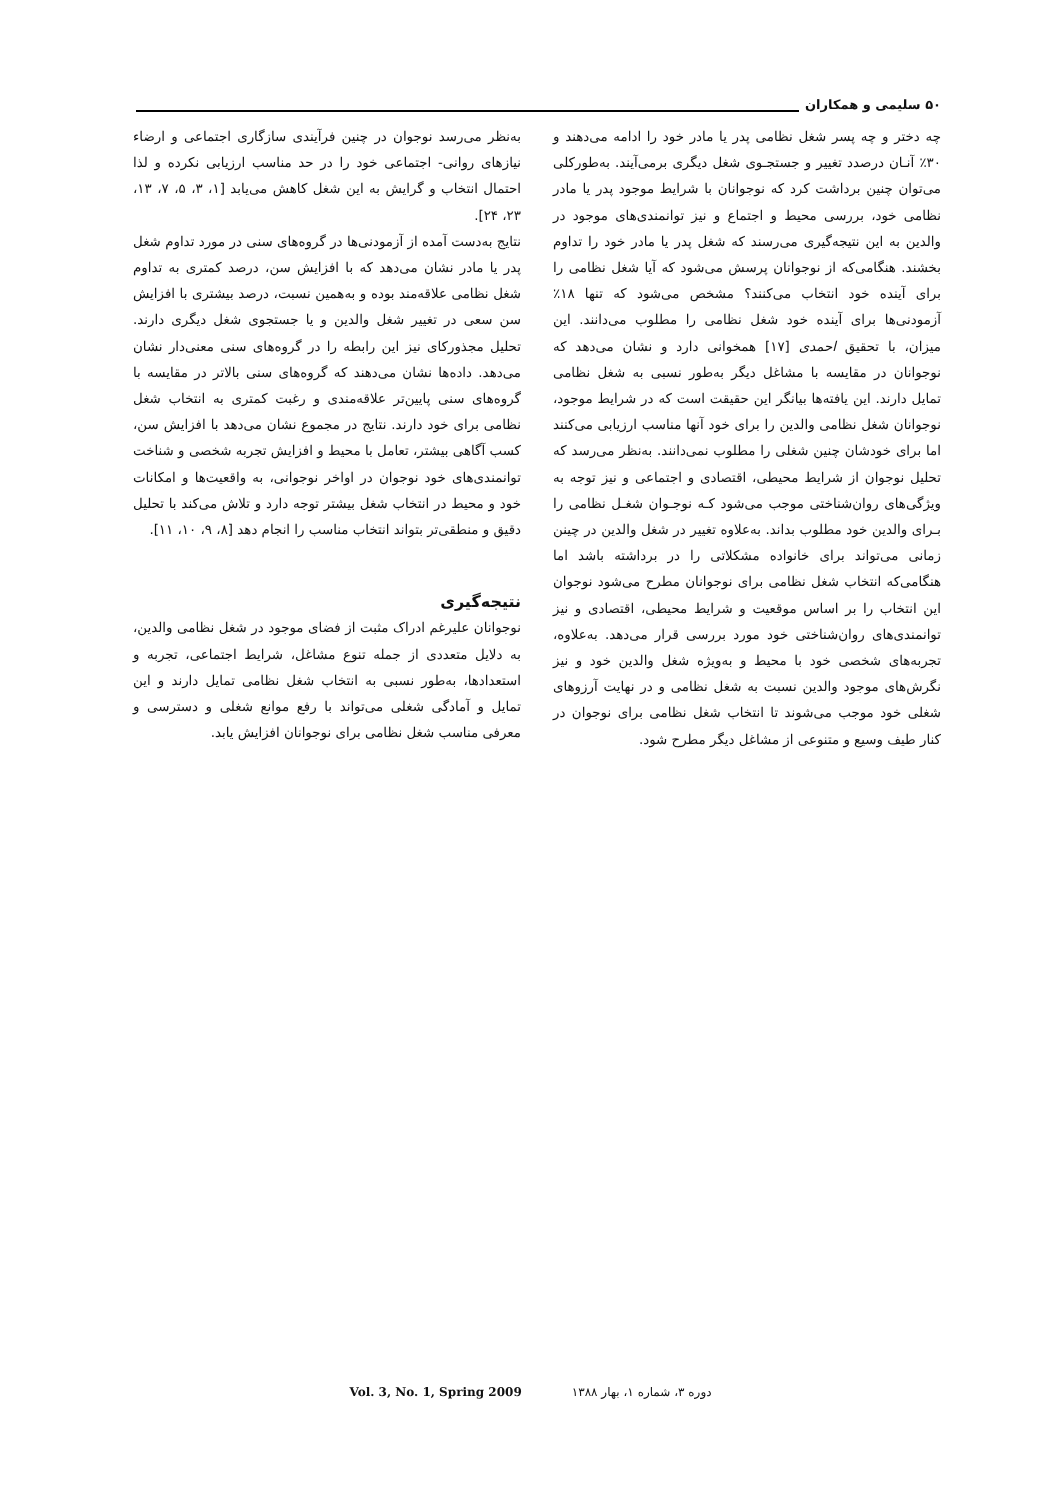۵۰ سلیمی و همکاران
چه دختر و چه پسر شغل نظامی پدر یا مادر خود را ادامه می‌دهند و ۳۰٪ آنـان درصدد تغییر و جستجـوی شغل دیگری برمی‌آیند. به‌طورکلی می‌توان چنین برداشت کرد که نوجوانان با شرایط موجود پدر یا مادر نظامی خود، بررسی محیط و اجتماع و نیز توانمندی‌های موجود در والدین به این نتیجه‌گیری می‌رسند که شغل پدر یا مادر خود را تداوم بخشند. هنگامی‌که از نوجوانان پرسش می‌شود که آیا شغل نظامی را برای آینده خود انتخاب می‌کنند؟ مشخص می‌شود که تنها ۱۸٪ آزمودنی‌ها برای آینده خود شغل نظامی را مطلوب می‌دانند. این میزان، با تحقیق احمدی [۱۷] همخوانی دارد و نشان می‌دهد که نوجوانان در مقایسه با مشاغل دیگر به‌طور نسبی به شغل نظامی تمایل دارند. این یافته‌ها بیانگر این حقیقت است که در شرایط موجود، نوجوانان شغل نظامی والدین را برای خود آنها مناسب ارزیابی می‌کنند اما برای خودشان چنین شغلی را مطلوب نمی‌دانند. به‌نظر می‌رسد که تحلیل نوجوان از شرایط محیطی، اقتصادی و اجتماعی و نیز توجه به ویژگی‌های روان‌شناختی موجب می‌شود کـه نوجـوان شغـل نظامی را بـرای والدین خود مطلوب بداند. به‌علاوه تغییر در شغل والدین در چینن زمانی می‌تواند برای خانواده مشکلاتی را در برداشته باشد اما هنگامی‌که انتخاب شغل نظامی برای نوجوانان مطرح می‌شود نوجوان این انتخاب را بر اساس موقعیت و شرایط محیطی، اقتصادی و نیز توانمندی‌های روان‌شناختی خود مورد بررسی قرار می‌دهد. به‌علاوه، تجربه‌های شخصی خود با محیط و به‌ویژه شغل والدین خود و نیز نگرش‌های موجود والدین نسبت به شغل نظامی و در نهایت آرزوهای شغلی خود موجب می‌شوند تا انتخاب شغل نظامی برای نوجوان در کنار طیف وسیع و متنوعی از مشاغل دیگر مطرح شود.
به‌نظر می‌رسد نوجوان در چنین فرآیندی سازگاری اجتماعی و ارضاء نیازهای روانی- اجتماعی خود را در حد مناسب ارزیابی نکرده و لذا احتمال انتخاب و گرایش به این شغل کاهش می‌یابد [۱، ۳، ۵، ۷، ۱۳، ۲۳، ۲۴].
نتایج به‌دست آمده از آزمودنی‌ها در گروه‌های سنی در مورد تداوم شغل پدر یا مادر نشان می‌دهد که با افزایش سن، درصد کمتری به تداوم شغل نظامی علاقه‌مند بوده و به‌همین نسبت، درصد بیشتری با افزایش سن سعی در تغییر شغل والدین و یا جستجوی شغل دیگری دارند. تحلیل مجذورکای نیز این رابطه را در گروه‌های سنی معنی‌دار نشان می‌دهد. داده‌ها نشان می‌دهند که گروه‌های سنی بالاتر در مقایسه با گروه‌های سنی پایین‌تر علاقه‌مندی و رغبت کمتری به انتخاب شغل نظامی برای خود دارند. نتایج در مجموع نشان می‌دهد با افزایش سن، کسب آگاهی بیشتر، تعامل با محیط و افزایش تجربه شخصی و شناخت توانمندی‌های خود نوجوان در اواخر نوجوانی، به واقعیت‌ها و امکانات خود و محیط در انتخاب شغل بیشتر توجه دارد و تلاش می‌کند با تحلیل دقیق و منطقی‌تر بتواند انتخاب مناسب را انجام دهد [۸، ۹، ۱۰، ۱۱].
نتیجه‌گیری
نوجوانان علیرغم ادراک مثبت از فضای موجود در شغل نظامی والدین، به دلایل متعددی از جمله تنوع مشاغل، شرایط اجتماعی، تجربه و استعدادها، به‌طور نسبی به انتخاب شغل نظامی تمایل دارند و این تمایل و آمادگی شغلی می‌تواند با رفع موانع شغلی و دسترسی و معرفی مناسب شغل نظامی برای نوجوانان افزایش یابد.
دوره ۳، شماره ۱، بهار ۱۳۸۸ Vol. 3, No. 1, Spring 2009